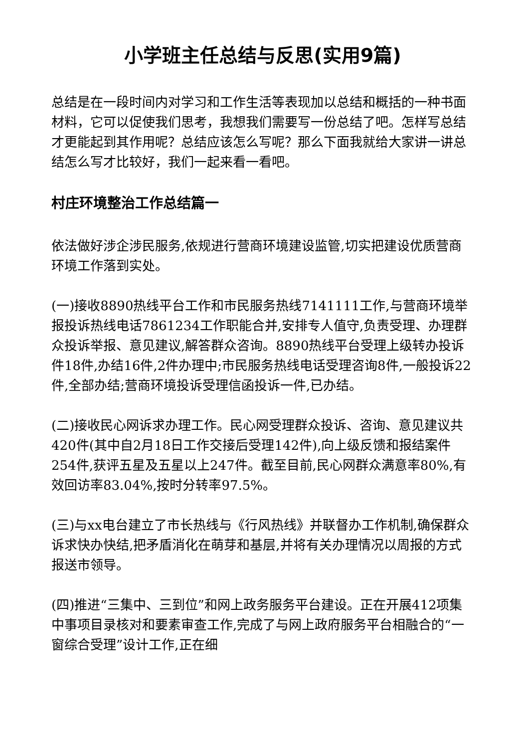小学班主任总结与反思(实用9篇)
总结是在一段时间内对学习和工作生活等表现加以总结和概括的一种书面材料，它可以促使我们思考，我想我们需要写一份总结了吧。怎样写总结才更能起到其作用呢？总结应该怎么写呢？那么下面我就给大家讲一讲总结怎么写才比较好，我们一起来看一看吧。
村庄环境整治工作总结篇一
依法做好涉企涉民服务,依规进行营商环境建设监管,切实把建设优质营商环境工作落到实处。
(一)接收8890热线平台工作和市民服务热线7141111工作,与营商环境举报投诉热线电话7861234工作职能合并,安排专人值守,负责受理、办理群众投诉举报、意见建议,解答群众咨询。8890热线平台受理上级转办投诉件18件,办结16件,2件办理中;市民服务热线电话受理咨询8件,一般投诉22件,全部办结;营商环境投诉受理信函投诉一件,已办结。
(二)接收民心网诉求办理工作。民心网受理群众投诉、咨询、意见建议共420件(其中自2月18日工作交接后受理142件),向上级反馈和报结案件254件,获评五星及五星以上247件。截至目前,民心网群众满意率80%,有效回访率83.04%,按时分转率97.5%。
(三)与xx电台建立了市长热线与《行风热线》并联督办工作机制,确保群众诉求快办快结,把矛盾消化在萌芽和基层,并将有关办理情况以周报的方式报送市领导。
(四)推进“三集中、三到位”和网上政务服务平台建设。正在开展412项集中事项目录核对和要素审查工作,完成了与网上政府服务平台相融合的“一窗综合受理”设计工作,正在细